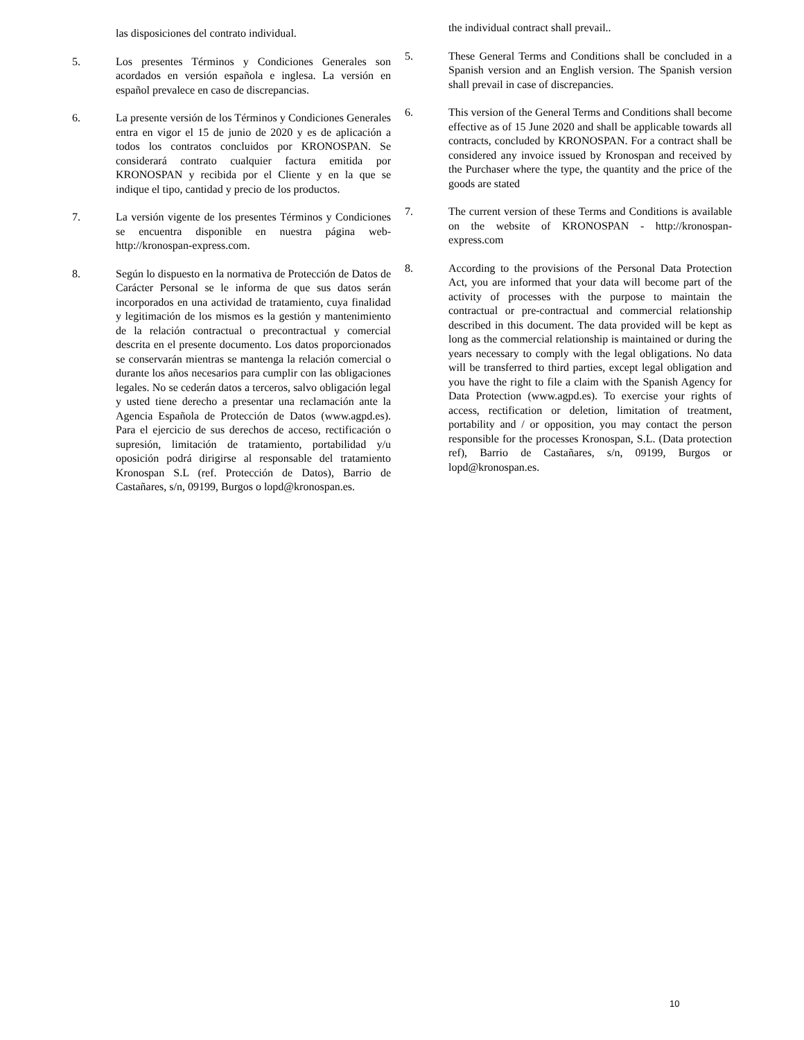las disposiciones del contrato individual.
5. Los presentes Términos y Condiciones Generales son acordados en versión española e inglesa. La versión en español prevalece en caso de discrepancias.
6. La presente versión de los Términos y Condiciones Generales entra en vigor el 15 de junio de 2020 y es de aplicación a todos los contratos concluidos por KRONOSPAN. Se considerará contrato cualquier factura emitida por KRONOSPAN y recibida por el Cliente y en la que se indique el tipo, cantidad y precio de los productos.
7. La versión vigente de los presentes Términos y Condiciones se encuentra disponible en nuestra página web- http://kronospan-express.com.
8. Según lo dispuesto en la normativa de Protección de Datos de Carácter Personal se le informa de que sus datos serán incorporados en una actividad de tratamiento, cuya finalidad y legitimación de los mismos es la gestión y mantenimiento de la relación contractual o precontractual y comercial descrita en el presente documento. Los datos proporcionados se conservarán mientras se mantenga la relación comercial o durante los años necesarios para cumplir con las obligaciones legales. No se cederán datos a terceros, salvo obligación legal y usted tiene derecho a presentar una reclamación ante la Agencia Española de Protección de Datos (www.agpd.es). Para el ejercicio de sus derechos de acceso, rectificación o supresión, limitación de tratamiento, portabilidad y/u oposición podrá dirigirse al responsable del tratamiento Kronospan S.L (ref. Protección de Datos), Barrio de Castañares, s/n, 09199, Burgos o lopd@kronospan.es.
the individual contract shall prevail..
5. These General Terms and Conditions shall be concluded in a Spanish version and an English version. The Spanish version shall prevail in case of discrepancies.
6. This version of the General Terms and Conditions shall become effective as of 15 June 2020 and shall be applicable towards all contracts, concluded by KRONOSPAN. For a contract shall be considered any invoice issued by Kronospan and received by the Purchaser where the type, the quantity and the price of the goods are stated
7. The current version of these Terms and Conditions is available on the website of KRONOSPAN - http://kronospan-express.com
8. According to the provisions of the Personal Data Protection Act, you are informed that your data will become part of the activity of processes with the purpose to maintain the contractual or pre-contractual and commercial relationship described in this document. The data provided will be kept as long as the commercial relationship is maintained or during the years necessary to comply with the legal obligations. No data will be transferred to third parties, except legal obligation and you have the right to file a claim with the Spanish Agency for Data Protection (www.agpd.es). To exercise your rights of access, rectification or deletion, limitation of treatment, portability and / or opposition, you may contact the person responsible for the processes Kronospan, S.L. (Data protection ref), Barrio de Castañares, s/n, 09199, Burgos or lopd@kronospan.es.
10